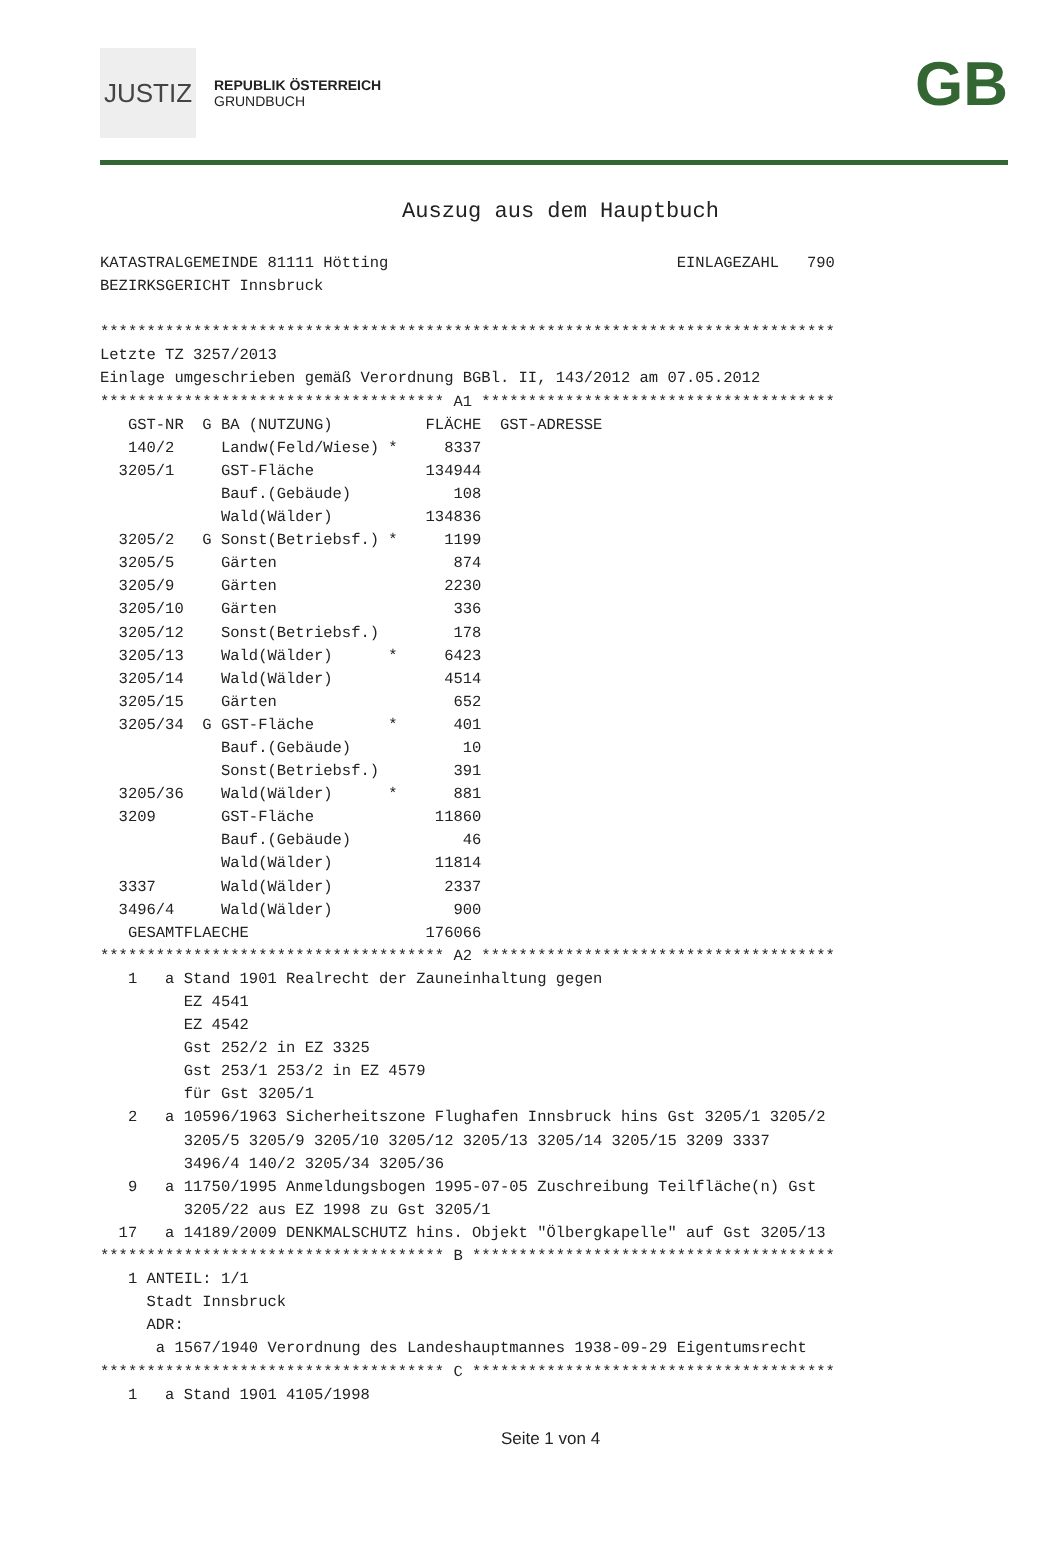JUSTIZ REPUBLIK ÖSTERREICH
GRUNDBUCH
GB
Auszug aus dem Hauptbuch
KATASTRALGEMEINDE 81111 Hötting                               EINLAGEZAHL   790
BEZIRKSGERICHT Innsbruck

*******************************************************************************
Letzte TZ 3257/2013
Einlage umgeschrieben gemäß Verordnung BGBl. II, 143/2012 am 07.05.2012
************************************* A1 **************************************
   GST-NR  G BA (NUTZUNG)          FLÄCHE  GST-ADRESSE
   140/2     Landw(Feld/Wiese) *     8337
  3205/1     GST-Fläche            134944
             Bauf.(Gebäude)           108
             Wald(Wälder)          134836
  3205/2   G Sonst(Betriebsf.) *     1199
  3205/5     Gärten                   874
  3205/9     Gärten                  2230
  3205/10    Gärten                   336
  3205/12    Sonst(Betriebsf.)        178
  3205/13    Wald(Wälder)      *     6423
  3205/14    Wald(Wälder)            4514
  3205/15    Gärten                   652
  3205/34  G GST-Fläche        *      401
             Bauf.(Gebäude)            10
             Sonst(Betriebsf.)        391
  3205/36    Wald(Wälder)      *      881
  3209       GST-Fläche             11860
             Bauf.(Gebäude)            46
             Wald(Wälder)           11814
  3337       Wald(Wälder)            2337
  3496/4     Wald(Wälder)             900
   GESAMTFLAECHE                   176066
************************************* A2 **************************************
   1   a Stand 1901 Realrecht der Zauneinhaltung gegen
         EZ 4541
         EZ 4542
         Gst 252/2 in EZ 3325
         Gst 253/1 253/2 in EZ 4579
         für Gst 3205/1
   2   a 10596/1963 Sicherheitszone Flughafen Innsbruck hins Gst 3205/1 3205/2
         3205/5 3205/9 3205/10 3205/12 3205/13 3205/14 3205/15 3209 3337
         3496/4 140/2 3205/34 3205/36
   9   a 11750/1995 Anmeldungsbogen 1995-07-05 Zuschreibung Teilfläche(n) Gst
         3205/22 aus EZ 1998 zu Gst 3205/1
  17   a 14189/2009 DENKMALSCHUTZ hins. Objekt "Ölbergkapelle" auf Gst 3205/13
************************************* B ***************************************
   1 ANTEIL: 1/1
     Stadt Innsbruck
     ADR:
      a 1567/1940 Verordnung des Landeshauptmannes 1938-09-29 Eigentumsrecht
************************************* C ***************************************
   1   a Stand 1901 4105/1998
Seite 1 von 4